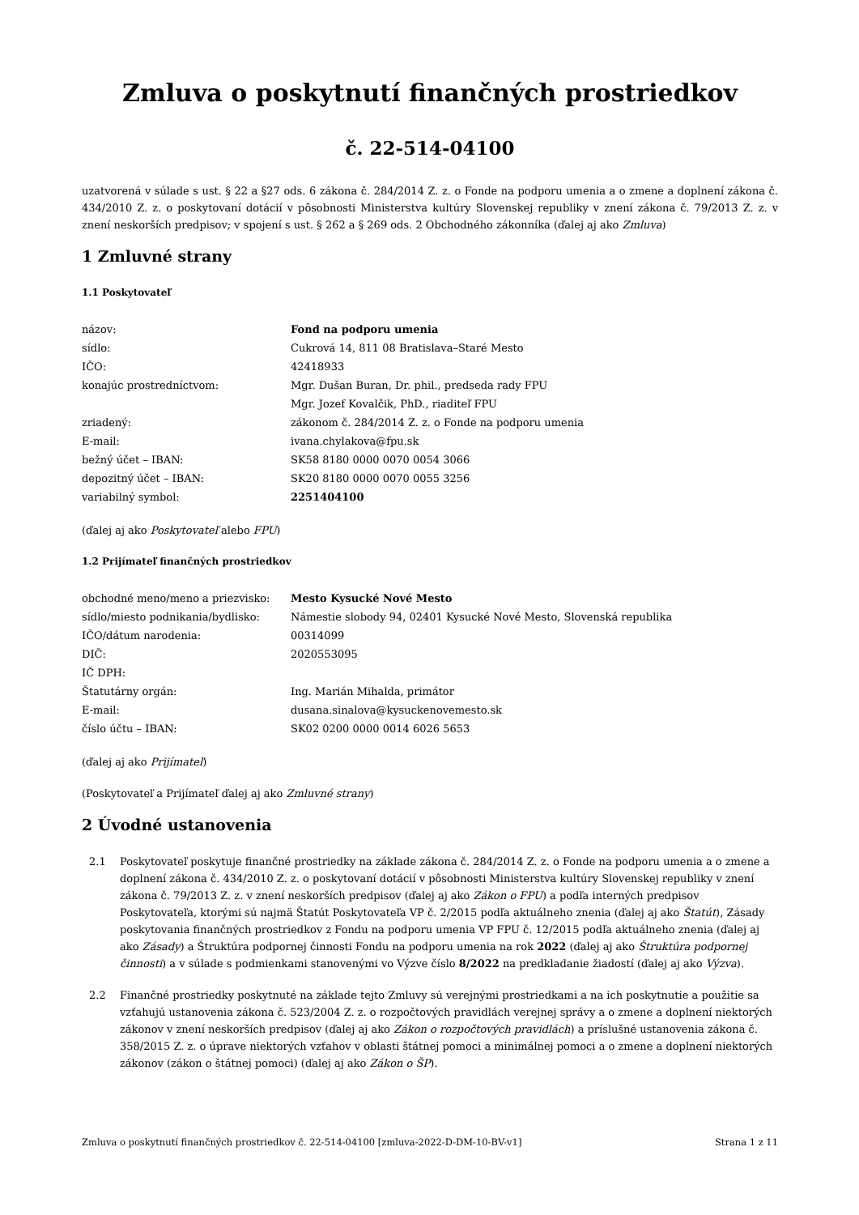Zmluva o poskytnutí finančných prostriedkov
č. 22-514-04100
uzatvorená v súlade s ust. § 22 a §27 ods. 6 zákona č. 284/2014 Z. z. o Fonde na podporu umenia a o zmene a doplnení zákona č. 434/2010 Z. z. o poskytovaní dotácií v pôsobnosti Ministerstva kultúry Slovenskej republiky v znení zákona č. 79/2013 Z. z. v znení neskorších predpisov; v spojení s ust. § 262 a § 269 ods. 2 Obchodného zákonníka (ďalej aj ako Zmluva)
1 Zmluvné strany
1.1 Poskytovateľ
| názov: | Fond na podporu umenia |
| sídlo: | Cukrová 14, 811 08 Bratislava–Staré Mesto |
| IČO: | 42418933 |
| konajúc prostredníctvom: | Mgr. Dušan Buran, Dr. phil., predseda rady FPU |
| | Mgr. Jozef Kovalčik, PhD., riaditeľ FPU |
| zriadený: | zákonom č. 284/2014 Z. z. o Fonde na podporu umenia |
| E-mail: | ivana.chylakova@fpu.sk |
| bežný účet – IBAN: | SK58 8180 0000 0070 0054 3066 |
| depozitný účet – IBAN: | SK20 8180 0000 0070 0055 3256 |
| variabilný symbol: | 2251404100 |
(ďalej aj ako Poskytovateľ alebo FPU)
1.2 Prijímateľ finančných prostriedkov
| obchodné meno/meno a priezvisko: | Mesto Kysucké Nové Mesto |
| sídlo/miesto podnikania/bydlisko: | Námestie slobody 94, 02401 Kysucké Nové Mesto, Slovenská republika |
| IČO/dátum narodenia: | 00314099 |
| DIČ: | 2020553095 |
| IČ DPH: | |
| Štatutárny orgán: | Ing. Marián Mihalda, primátor |
| E-mail: | dusana.sinalova@kysuckenovemesto.sk |
| číslo účtu – IBAN: | SK02 0200 0000 0014 6026 5653 |
(ďalej aj ako Prijímateľ)
(Poskytovateľ a Prijímateľ ďalej aj ako Zmluvné strany)
2 Úvodné ustanovenia
2.1 Poskytovateľ poskytuje finančné prostriedky na základe zákona č. 284/2014 Z. z. o Fonde na podporu umenia a o zmene a doplnení zákona č. 434/2010 Z. z. o poskytovaní dotácií v pôsobnosti Ministerstva kultúry Slovenskej republiky v znení zákona č. 79/2013 Z. z. v znení neskorších predpisov (ďalej aj ako Zákon o FPU) a podľa interných predpisov Poskytovateľa, ktorými sú najmä Štatút Poskytovateľa VP č. 2/2015 podľa aktuálneho znenia (ďalej aj ako Štatút), Zásady poskytovania finančných prostriedkov z Fondu na podporu umenia VP FPU č. 12/2015 podľa aktuálneho znenia (ďalej aj ako Zásady) a Štruktúra podpornej činnosti Fondu na podporu umenia na rok 2022 (ďalej aj ako Štruktúra podpornej činnosti) a v súlade s podmienkami stanovenými vo Výzve číslo 8/2022 na predkladanie žiadostí (ďalej aj ako Výzva).
2.2 Finančné prostriedky poskytnuté na základe tejto Zmluvy sú verejnými prostriedkami a na ich poskytnutie a použitie sa vzťahujú ustanovenia zákona č. 523/2004 Z. z. o rozpočtových pravidlách verejnej správy a o zmene a doplnení niektorých zákonov v znení neskorších predpisov (ďalej aj ako Zákon o rozpočtových pravidlách) a príslušné ustanovenia zákona č. 358/2015 Z. z. o úprave niektorých vzťahov v oblasti štátnej pomoci a minimálnej pomoci a o zmene a doplnení niektorých zákonov (zákon o štátnej pomoci) (ďalej aj ako Zákon o ŠP).
Zmluva o poskytnutí finančných prostriedkov č. 22-514-04100 [zmluva-2022-D-DM-10-BV-v1] Strana 1 z 11